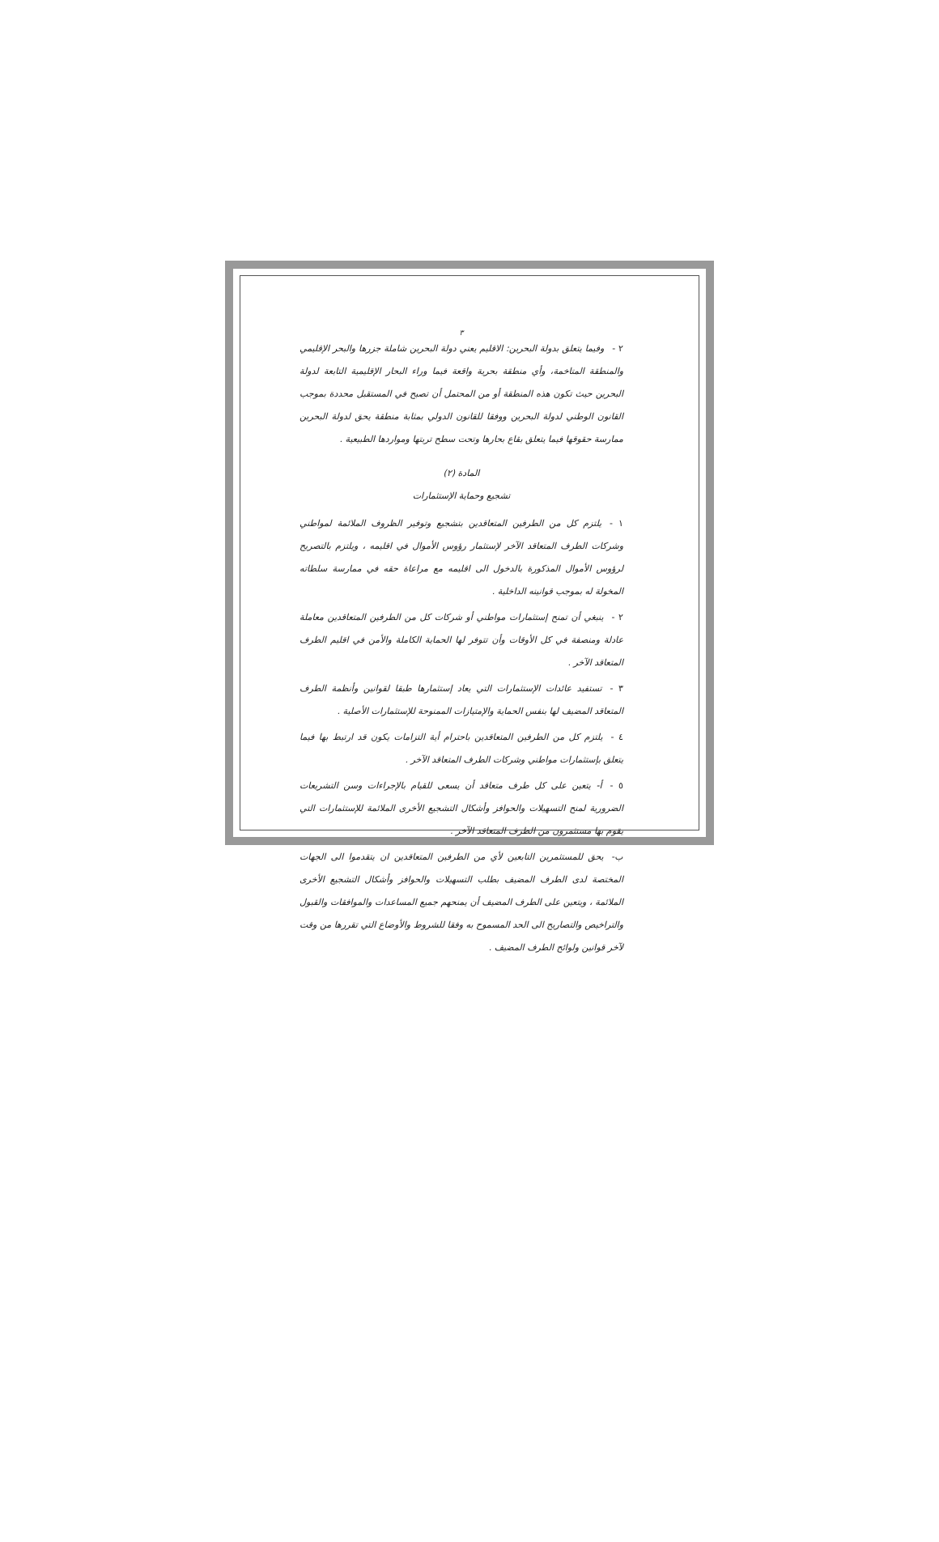٣
٢ -وفيما يتعلق بدولة البحرين: الاقليم يعني دولة البحرين شاملة جزرها والبحر الإقليمي والمنطقة المتاخمة، وأي منطقة بحرية واقعة فيما وراء البحار الإقليمية التابعة لدولة البحرين حيث تكون هذه المنطقة أو من المحتمل أن تصبح في المستقبل محددة بموجب القانون الوطني لدولة البحرين ووفقا للقانون الدولي بمثابة منطقة يحق لدولة البحرين ممارسة حقوقها فيما يتعلق بقاع بحارها وتحت سطح تربتها ومواردها الطبيعية .
المادة (٢)
تشجيع وحماية الإستثمارات
١ -يلتزم كل من الطرفين المتعاقدين بتشجيع وتوفير الظروف الملائمة لمواطني وشركات الطرف المتعاقد الآخر لإستثمار رؤوس الأموال في اقليمه ، ويلتزم بالتصريح لرؤوس الأموال المذكورة بالدخول الى اقليمه مع مراعاة حقه في ممارسة سلطاته المخولة له بموجب قوانينه الداخلية .
٢ -ينبغي أن تمنح إستثمارات مواطني أو شركات كل من الطرفين المتعاقدين معاملة عادلة ومنصفة في كل الأوقات وأن تتوفر لها الحماية الكاملة والأمن في اقليم الطرف المتعاقد الآخر .
٣ -تستفيد عائدات الإستثمارات التي يعاد إستثمارها طبقا لقوانين وأنظمة الطرف المتعاقد المضيف لها بنفس الحماية والإمتيازات الممنوحة للإستثمارات الأصلية .
٤ -يلتزم كل من الطرفين المتعاقدين باحترام أية التزامات يكون قد ارتبط بها فيما يتعلق بإستثمارات مواطني وشركات الطرف المتعاقد الآخر .
٥ -أ- يتعين على كل طرف متعاقد أن يسعى للقيام بالإجراءات وسن التشريعات الضرورية لمنح التسهيلات والحوافز وأشكال التشجيع الأخرى الملائمة للإستثمارات التي يقوم بها مستثمرون من الطرف المتعاقد الآخر .
ب-يحق للمستثمرين التابعين لأي من الطرفين المتعاقدين ان يتقدموا الى الجهات المختصة لدى الطرف المضيف بطلب التسهيلات والحوافز وأشكال التشجيع الأخرى الملائمة ، ويتعين على الطرف المضيف أن يمنحهم جميع المساعدات والموافقات والقبول والتراخيص والتصاريح الى الحد المسموح به وفقا للشروط والأوضاع التي تقررها من وقت لآخر قوانين ولوائح الطرف المضيف .